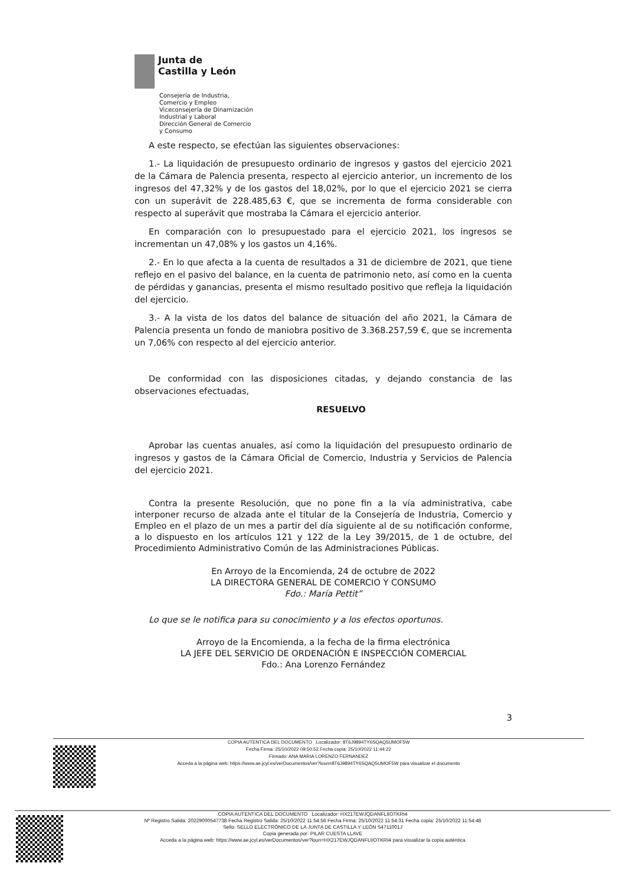Junta de
Castilla y León
Consejería de Industria,
Comercio y Empleo
Viceconsejería de Dinamización
Industrial y Laboral
Dirección General de Comercio
y Consumo
A este respecto, se efectúan las siguientes observaciones:
1.- La liquidación de presupuesto ordinario de ingresos y gastos del ejercicio 2021 de la Cámara de Palencia presenta, respecto al ejercicio anterior, un incremento de los ingresos del 47,32% y de los gastos del 18,02%, por lo que el ejercicio 2021 se cierra con un superávit de 228.485,63 €, que se incrementa de forma considerable con respecto al superávit que mostraba la Cámara el ejercicio anterior.
En comparación con lo presupuestado para el ejercicio 2021, los ingresos se incrementan un 47,08% y los gastos un 4,16%.
2.- En lo que afecta a la cuenta de resultados a 31 de diciembre de 2021, que tiene reflejo en el pasivo del balance, en la cuenta de patrimonio neto, así como en la cuenta de pérdidas y ganancias, presenta el mismo resultado positivo que refleja la liquidación del ejercicio.
3.- A la vista de los datos del balance de situación del año 2021, la Cámara de Palencia presenta un fondo de maniobra positivo de 3.368.257,59 €, que se incrementa un 7,06% con respecto al del ejercicio anterior.
De conformidad con las disposiciones citadas, y dejando constancia de las observaciones efectuadas,
RESUELVO
Aprobar las cuentas anuales, así como la liquidación del presupuesto ordinario de ingresos y gastos de la Cámara Oficial de Comercio, Industria y Servicios de Palencia del ejercicio 2021.
Contra la presente Resolución, que no pone fin a la vía administrativa, cabe interponer recurso de alzada ante el titular de la Consejería de Industria, Comercio y Empleo en el plazo de un mes a partir del día siguiente al de su notificación conforme, a lo dispuesto en los artículos 121 y 122 de la Ley 39/2015, de 1 de octubre, del Procedimiento Administrativo Común de las Administraciones Públicas.
En Arroyo de la Encomienda, 24 de octubre de 2022
LA DIRECTORA GENERAL DE COMERCIO Y CONSUMO
Fdo.: María Pettit”
Lo que se le notifica para su conocimiento y a los efectos oportunos.
Arroyo de la Encomienda, a la fecha de la firma electrónica
LA JEFE DEL SERVICIO DE ORDENACIÓN E INSPECCIÓN COMERCIAL
Fdo.: Ana Lorenzo Fernández
3
COPIA AUTENTICA DEL DOCUMENTO Localizador: 8T6J9894TY6SQAQ5UMOF5W
Fecha Firma: 25/10/2022 09:50:52 Fecha copia: 25/10/2022 11:44:22
Firmado: ANA MARIA LORENZO FERNANDEZ
Acceda a la página web: https://www.ae.jcyl.es/verDocumentos/ver?loun=8T6J9894TY6SQAQ5UMOF5W para visualizar el documento
COPIA AUTENTICA DEL DOCUMENTO Localizador: HX217EWJQDANFLIIOTKRI4
Nº Registro Salida: 20229000547738 Fecha Registro Salida: 25/10/2022 11:54:56 Fecha Firma: 25/10/2022 11:54:31 Fecha copia: 25/10/2022 11:54:48
Sello: SELLO ELECTRÓNICO DE LA JUNTA DE CASTILLA Y LEÓN S4711001J
Copia generada por: PILAR CUESTA LLAVE
Acceda a la página web: https://www.ae.jcyl.es/verDocumentos/ver?loun=HX217EWJQDANFLIIOTKRI4 para visualizar la copia auténtica